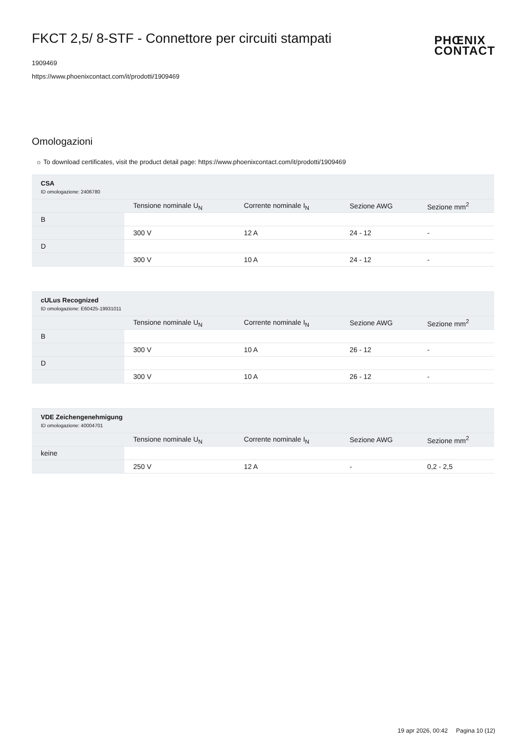FKCT 2,5/ 8-STF - Connettore per circuiti stampati
1909469
https://www.phoenixcontact.com/it/prodotti/1909469
PHŒNIX
CONTACT
Omologazioni
☼ To download certificates, visit the product detail page: https://www.phoenixcontact.com/it/prodotti/1909469
| CSA ID omologazione: 2406780 | | | | |
| | Tensione nominale U<sub>N</sub> | Corrente nominale I<sub>N</sub> | Sezione AWG | Sezione mm<sup>2</sup> |
| B | | | | |
| | 300 V | 12 A | 24 - 12 | - |
| D | | | | |
| | 300 V | 10 A | 24 - 12 | - |
| cULus Recognized ID omologazione: E60425-19931011 | | | | |
| | Tensione nominale U<sub>N</sub> | Corrente nominale I<sub>N</sub> | Sezione AWG | Sezione mm<sup>2</sup> |
| B | | | | |
| | 300 V | 10 A | 26 - 12 | - |
| D | | | | |
| | 300 V | 10 A | 26 - 12 | - |
| VDE Zeichengenehmigung ID omologazione: 40004701 | | | | |
| | Tensione nominale U<sub>N</sub> | Corrente nominale I<sub>N</sub> | Sezione AWG | Sezione mm<sup>2</sup> |
| keine | | | | |
| | 250 V | 12 A | - | 0,2 - 2,5 |
19 apr 2026, 00:42 Pagina 10 (12)